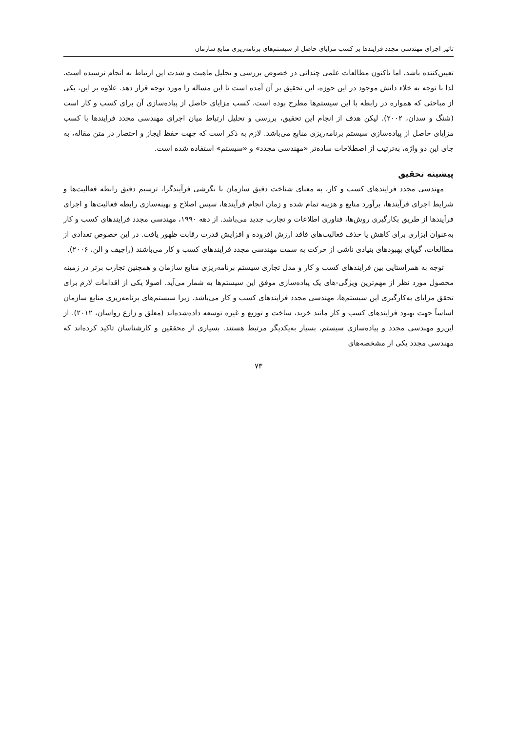تاثیر اجرای مهندسی مجدد فرایندها بر کسب مزایای حاصل از سیستم‌های برنامه‌ریزی منابع سازمان
تعیین‌کننده باشد، اما تاکنون مطالعات علمی چندانی در خصوص بررسی و تحلیل ماهیت و شدت این ارتباط به انجام نرسیده است. لذا با توجه به خلاء دانش موجود در این حوزه، این تحقیق بر آن آمده است تا این مساله را مورد توجه قرار دهد. علاوه بر این، یکی از مباحثی که همواره در رابطه با این سیستم‌ها مطرح بوده است، کسب مزایای حاصل از پیاده‌سازی آن برای کسب و کار است (شنگ و سدان، ۲۰۰۲). لیکن هدف از انجام این تحقیق، بررسی و تحلیل ارتباط میان اجرای مهندسی مجدد فرایندها با کسب مزایای حاصل از پیاده‌سازی سیستم برنامه‌ریزی منابع می‌باشد. لازم به ذکر است که جهت حفظ ایجاز و اختصار در متن مقاله، به جای این دو واژه، به‌ترتیب از اصطلاحات ساده‌تر «مهندسی مجدد» و «سیستم» استفاده شده است.
پیشینه تحقیق
مهندسی مجدد فرایندهای کسب و کار، به معنای شناخت دقیق سازمان با نگرشی فرآیندگرا، ترسیم دقیق رابطه فعالیت‌ها و شرایط اجرای فرآیندها، برآورد منابع و هزینه تمام شده و زمان انجام فرآیندها، سپس اصلاح و بهینه‌سازی رابطه فعالیت‌ها و اجرای فرآیندها از طریق بکارگیری روش‌ها، فناوری اطلاعات و تجارب جدید می‌باشد. از دهه ۱۹۹۰، مهندسی مجدد فرایندهای کسب و کار به‌عنوان ابزاری برای کاهش یا حذف فعالیت‌های فاقد ارزش افزوده و افزایش قدرت رقابت ظهور یافت. در این خصوص تعدادی از مطالعات، گویای بهبودهای بنیادی ناشی از حرکت به سمت مهندسی مجدد فرایندهای کسب و کار می‌باشند (راجیف و الن، ۲۰۰۶).
توجه به همراستایی بین فرایندهای کسب و کار و مدل تجاری سیستم برنامه‌ریزی منابع سازمان و همچنین تجارب برتر در زمینه محصول مورد نظر از مهم‌ترین ویژگی-های یک پیاده‌سازی موفق این سیستم‌ها به شمار می‌آید. اصولا یکی از اقدامات لازم برای تحقق مزایای به‌کارگیری این سیستم‌ها، مهندسی مجدد فرایندهای کسب و کار می‌باشد. زیرا سیستم‌های برنامه‌ریزی منابع سازمان اساساً جهت بهبود فرایندهای کسب و کار مانند خرید، ساخت و توزیع و غیره توسعه داده‌شده‌اند (معلق و زارع رواسان، ۲۰۱۲). از این‌رو مهندسی مجدد و پیاده‌سازی سیستم، بسیار به‌یکدیگر مرتبط هستند. بسیاری از محققین و کارشناسان تاکید کرده‌اند که مهندسی مجدد یکی از مشخصه‌های
۷۳